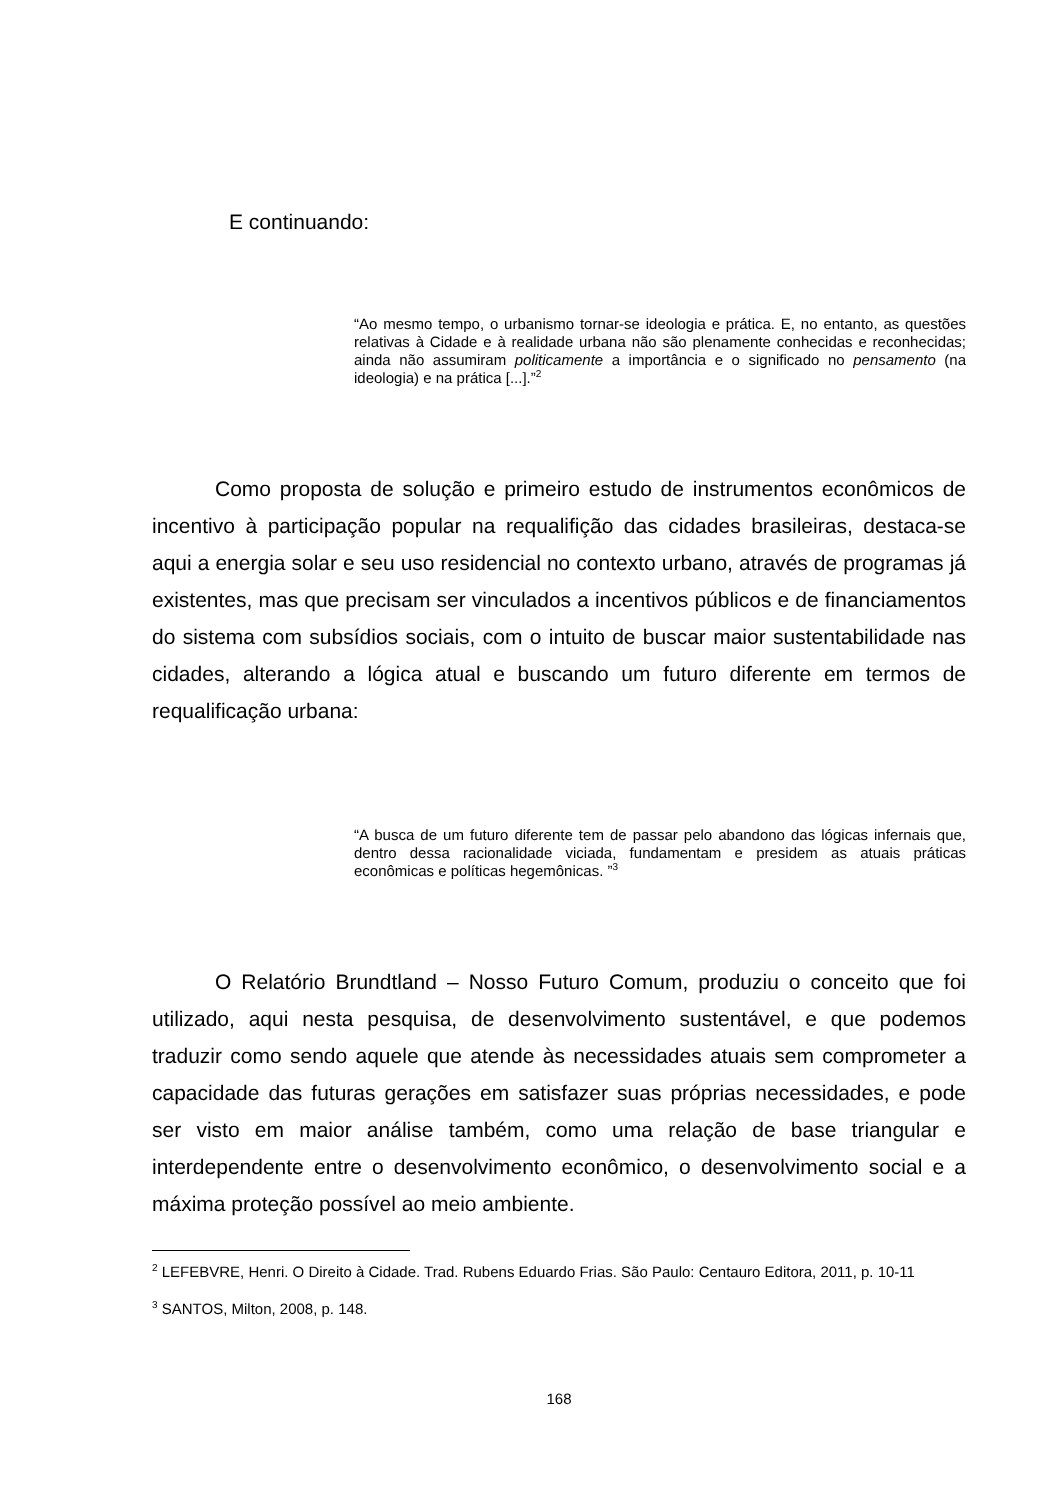E continuando:
“Ao mesmo tempo, o urbanismo tornar-se ideologia e prática. E, no entanto, as questões relativas à Cidade e à realidade urbana não são plenamente conhecidas e reconhecidas; ainda não assumiram politicamente a importância e o significado no pensamento (na ideologia) e na prática [...].”<sup>2</sup>
Como proposta de solução e primeiro estudo de instrumentos econômicos de incentivo à participação popular na requalifição das cidades brasileiras, destaca-se aqui a energia solar e seu uso residencial no contexto urbano, através de programas já existentes, mas que precisam ser vinculados a incentivos públicos e de financiamentos do sistema com subsídios sociais, com o intuito de buscar maior sustentabilidade nas cidades, alterando a lógica atual e buscando um futuro diferente em termos de requalificação urbana:
“A busca de um futuro diferente tem de passar pelo abandono das lógicas infernais que, dentro dessa racionalidade viciada, fundamentam e presidem as atuais práticas econômicas e políticas hegemônicas. ”<sup>3</sup>
O Relatório Brundtland – Nosso Futuro Comum, produziu o conceito que foi utilizado, aqui nesta pesquisa, de desenvolvimento sustentável, e que podemos traduzir como sendo aquele que atende às necessidades atuais sem comprometer a capacidade das futuras gerações em satisfazer suas próprias necessidades, e pode ser visto em maior análise também, como uma relação de base triangular e interdependente entre o desenvolvimento econômico, o desenvolvimento social e a máxima proteção possível ao meio ambiente.
<sup>2</sup> LEFEBVRE, Henri. O Direito à Cidade. Trad. Rubens Eduardo Frias. São Paulo: Centauro Editora, 2011, p. 10-11
<sup>3</sup> SANTOS, Milton, 2008, p. 148.
168